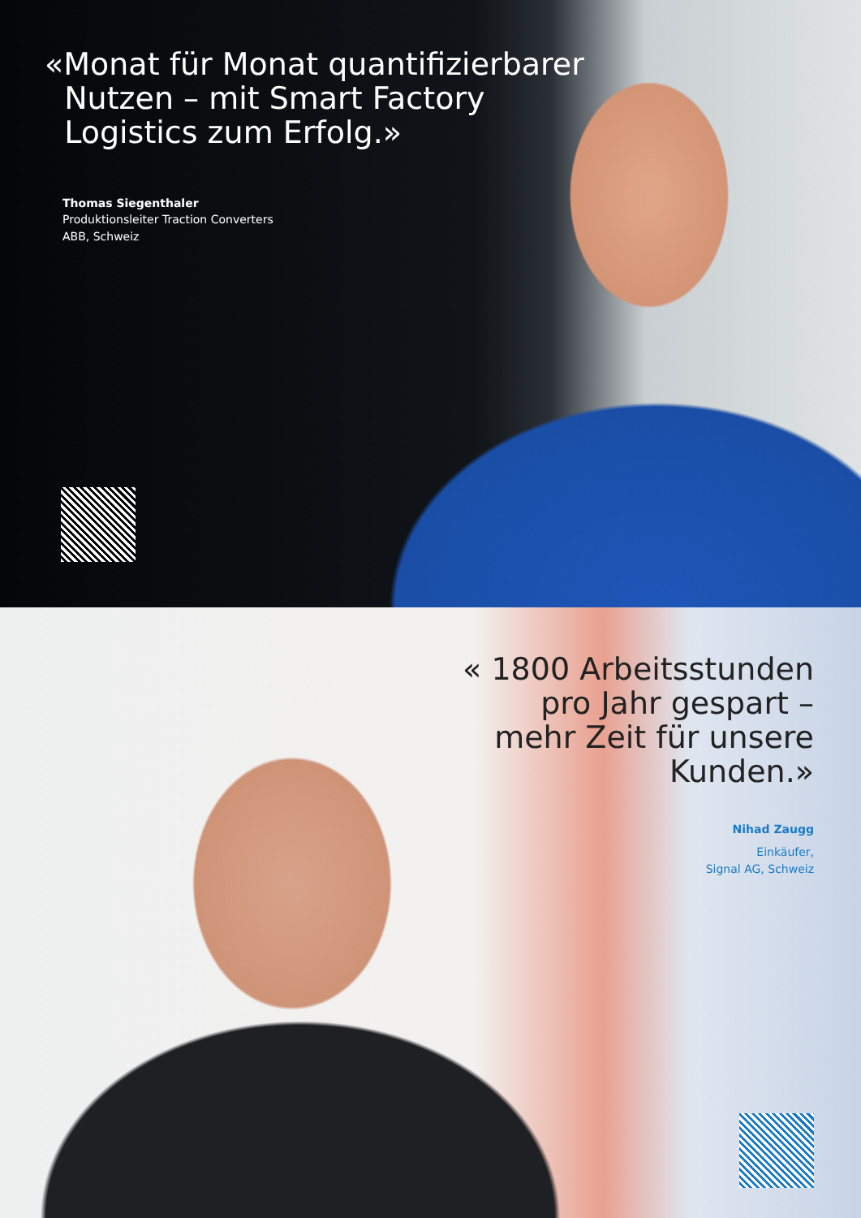«Monat für Monat quantifizierbarer
Nutzen – mit Smart Factory
Logistics zum Erfolg.»
Thomas Siegenthaler
Produktionsleiter Traction Converters
ABB, Schweiz
« 1800 Arbeitsstunden
pro Jahr gespart –
mehr Zeit für unsere
Kunden.»
Nihad Zaugg
Einkäufer,
Signal AG, Schweiz